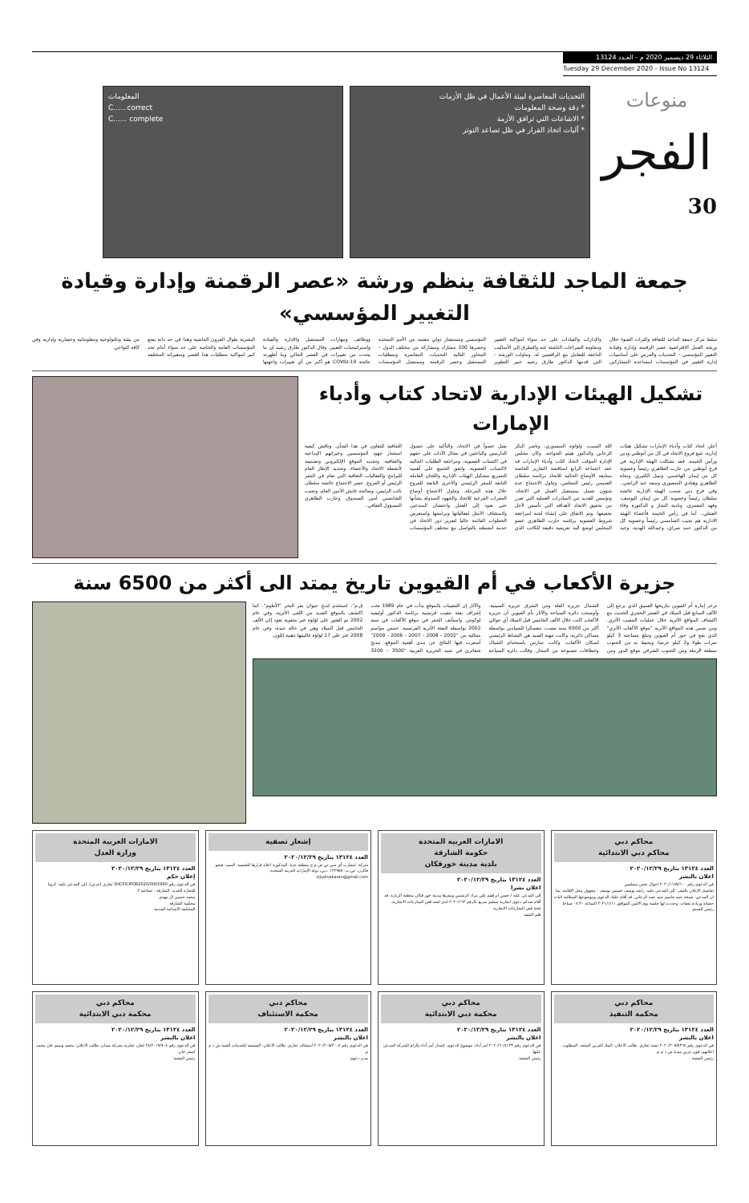الثلاثاء 29 ديسمبر 2020 م - العـدد 13124
Tuesday 29 December 2020 - Issue No 13124
منوعات
الفجر
30
التحديات المعاصرة لبيئة الأعمال في ظل الأزمات
* دقة وصحة المعلومات
* الاشاعات التي ترافق الأزمة
* آليات اتخاذ القرار في ظل تصاعد التوتر
المعلومات
C......correct
C...... complete
جمعة الماجد للثقافة ينظم ورشة «عصر الرقمنة وإدارة وقيادة التغيير المؤسسي»
سلط مركز جمعة الماجد للثقافة والتراث الضوء خلال ورشة العمل الافتراضية عصر الرقمنة وإدارة وقيادة التغيير المؤسسي – التحديات والفرص على أساسيات إدارة التغيير في المؤسسات لمساعدة المشاركين والإدارات والقيادات على حد سواء لمواكبة التغيير ومقاومة الصراعات الناشئة عنه والتطرق إلى الأساليب الناجعة للتعامل مع الرافضين له. وتناولت الورشة - التي قدمها الدكتور طارق رشيد خبير التطوير المؤسسي ومستشار دولي معتمد من الأمم المتحدة وحضرها 100 مشارك ومشاركة من مختلف الدول - المحاور التالية التحديات المعاصرة ومتطلبات المستقبل وعصر الرقمنة ومستقبل المؤسسات ووظائف ومهارات المستقبل والإدارة والقيادة واستراتيجيات التغيير. وقال الدكتور طارق رشيد إن ما يحدث من تغييرات في العصر الحالي وما أظهرته جائحة COVID-19 هو أكبر من أي تغييرات واجهتها البشرية طوال القرون الماضية وهذا في حد ذاته يضع المؤسسات العامة والخاصة على حد سواء أمام تحد كبير لمواكبة متطلبات هذا العصر ومتغيراته المختلفة من بيئية وتكنولوجية ومعلوماتية وحضارية وإدارية وفي كافة النواحي.
تشكيل الهيئات الإدارية لاتحاد كتاب وأدباء الإمارات
أعلن اتحاد كتاب وأدباء الإمارات تشكيل هيئات إدارية، تتبع فروع الاتحاد في كل من أبوظبي ودبي ورأس الخيمة. فقد تشكلت الهيئة الإدارية في فرع أبوظبي من حارب الظاهري رئيساً وعضوية كل من إيمان الهاشمي، ونبيل الكثيري، ونجاة الظاهري وهنادي المنصوري وسعد عبد الراضي.. وفي فرع دبي ضمت الهيئة الإدارية عائشة سلطان رئيساً وعضوية كل من إيمان اليوسف، وفهد المعمري، ونادية النجار و الدكتورة وفاء العنتلي.. أما في رأس الخيمة فأعضاء الهيئة الادارية هم نجيب الشامسي رئيساً وعضوية كل من الدكتور حمد صراي، وعبدالله الهدية، وعبد الله السبب، ولؤلؤة المنصوري، وناصر البكر الزعابي والدكتور هيثم الخواجة. وكان مجلس الإدارة المؤقت لاتحاد كتاب وأدباء الإمارات قد عقد اجتماعه الرابع لمناقشة التقارير الخاصة بمتابعة الأوضاع الحالية للاتحاد برئاسة سلطان العميمي رئيس المجلس، وتناول الاجتماع عدة شؤون تتصل بمستقبل العمل في الاتحاد، وتؤسس للعديد من المبادرات العملية التي تعزز من تحقيق الاتحاد لأهدافه التي تأسس لأجل تحقيقها. وتم الاتفاق على إنشاء لجنة لمراجعة شروط العضوية برئاسة حارب الظاهري عضو المجلس لوضع آلية تعريفية دقيقة للكاتب الذي يقبل عضواً في الاتحاد، والتأكيد على حصول الدارسين والباحثين في مجال الآداب على حقهم في اكتساب العضوية، ومراجعة الطلبات الحالية لاكتساب العضوية، واتفق الجميع على أهمية التسريع بتشكيل الهيئات الإدارية واللجان العاملة التابعة للمقر الرئيسي والأخرى التابعة للفروع خلال هذه المرحلة. وتناول الاجتماع أوضاع المقرات الفرعية للاتحاد والجهود المبذولة بشأنها حتى تعود إلى العمل واحتضان المبدعين ولاستئناف الأمثل لفعالياتها وبرامجها واستعرض الخطوات القائمة حاليا لتعزيز دور الاتحاد في خدمة أنشطته بالتواصل مع مختلف المؤسسات الثقافية للتعاون في هذا الشأن. وناقش كيفية استثمار جهود المؤسسين وخبراتهم الإبداعية والثقافية، وتجديد الموقع الإلكتروني وتضمينه لأنشطة الاتحاد والأعضاء، وتحديد الإطار العام للبرامج والفعاليات الثقافية التي تقام في المقر الرئيس أو الفروع. حضر الاجتماع عائشة سلطان نائب الرئيس، وصالحة غابش الأمين العام، ونجيب الشامسي أمين الصندوق، وحارب الظاهري المسؤول الثقافي.
جزيرة الأكعاب في أم القيوين تاريخ يمتد الى أكثر من 6500 سنة
تزخر إمارة أم القيوين بتاريخها العميق الذي يرجع إلى الآلف السابع قبل الميلاد في العصر الحجري الحديث مع اكتشاف المواقع الأثرية خلال عمليات التنقيب الأثري. ومن ضمن هذه المواقع الأثرية "موقع الأكعاب الأثري" الذي يقع في خور أم القيوين وتبلغ مساحته 3 كيلو مترات طولا و2 كيلو عرضا، ويحيط به من الجنوب منطقة الرملة ومن الجنوب الشرقي موقع الدور ومن الشمال جزيرة الغلة ومن الشرق جزيرة السينية. وأوضحت دائرة السياحة والآثار بأم القيوين أن جزيرة الأكعاب كانت خلال الألف الخامس قبل الميلاد أي حوالي أكثر من 6500 سنة مضت، معسكرا للصيادين بواسطة مساكن دائرية، وكانت مهنة الصيد هي النشاط الرئيسي لسكان الأكعاب، وكانت تمارس باستخدام الشباك وخطافات مصنوعة من المحار. وقالت دائرة السياحة والآثار إن التنقيبات بالموقع بدأت في عام 1989 تحت إشراف بعثة تنقيب فرنسية برئاسة الدكتور أوليفيه لوكونتز، واستأنف الحفر في موقع الأكعاب في سنة 2002 بواسطة البعثة الأثرية الفرنسية. خمس مواسم متتالية من "2002 - 2008 - 2007 - 2006 - 2009" أسفرت فيها النتائج عن مدى أهمية الموقع. مدبح شعائري في شبه الجزيرة العربية "3500 – 3200 ق.م"، استخدم لذبح حيوان بقر البحر "الأطوم". كما اكتشف بالموقع العديد من اللقى الأثرية، وفي عام 2002 تم العثور على لؤلؤة غير مثقوبة تعود إلى الألف الخامس قبل الميلاد وهي في حالة جيدة، وفي عام 2008 عثر على 17 لؤلؤة غالبيتها ذهبية اللون.
محاكم دبي
محاكم دبي الابتدائية
العدد ١٣١٢٤ بتاريخ ٢٠٢٠/١٢/٢٩
اعلان بالنشر
في الدعوى رقم ٢٠٢٠/١١٨٧/١٠٠ احوال نفس مسلمين
تفاصيل الإعلان بالنشر: إلى المدعى عليه: راشد يوسف خميس يوسف - مجهول محل الإقامة. بما ان المدعي: شيخة عبيد جاسم عبيد حمد الزعابي. قد أقام عليك الدعوى وموضوعها المطالبة اثبات حضانة وزيادة نفقات. وحددت لها جلسة يوم الاثنين الموافق ٢٠٢١/١/١١ الساعة ٠٨:٣٠ صباحا.
رئيس القسم
الامارات العربية المتحدة
حكومة الشارقة
بلدية مدينة خورفكان
العدد ١٣١٢٤ بتاريخ ٢٠٢٠/١٢/٢٩
اعلان نشرا
إلى المدعى عليه / حسن ابراهيم علي مراد الرئيسي ومقرها مدينة خور فكان منطقة الزبارة. قد أقام ضدكم دعوى ايجارية تسليم سريع بالرقم ٢٠٢٠/١٦٣ لدى لجنة فض المنازعات الايجارية.
لجنة فض المنازعات الايجارية
قلم التنفيذ
إشعار تصفية
العدد ١٣١٢٤ بتاريخ ٢٠٢٠/١٢/٢٩
شركة: ايشارب أي سي تي ش.م.ح منطقة حرة. المذكورة اعلاه قرارها للتصفية. السيد: فيجو فاكرن. ص.ب: ١٢٢٩٥٧. دبي، دولة الإمارات العربية المتحدة.
vijudivakaran@gmail.com
الامارات العربية المتحدة
وزارة العدل
العدد ١٣١٢٤ بتاريخ ٢٠٢٠/١٢/٢٩
إعلان حكم
في الدعوى رقم SHCFICIPOR2020/0005860 تجاري (جزئي). إلى المدعى عليه: كرونا للتجارة الحديد. الشارقة - صناعية ٢.
محمد حسين ال مهدي
محكمة الشارقة
المحكمة الابتدائية المدنية
محاكم دبي
محكمة التنفيذ
العدد ١٣١٢٤ بتاريخ ٢٠٢٠/١٢/٢٩
اعلان بالنشر
في الدعوى رقم ٢٠٢٠/٢٠٧/٥٣٦٨ تنفيذ تجاري. طالب الاعلان: البنك العربي المتحد. المطلوب اعلانهم: فون غرين ميديا ش ذ م م.
رئيس الشعبة
محاكم دبي
محكمة دبي الابتدائية
العدد ١٣١٢٤ بتاريخ ٢٠٢٠/١٢/٢٩
اعلان بالنشر
في الدعوى رقم ٢٠٢٠/٦٠/٤١٣٣ امر أداء. موضوع الدعوى: إصدار أمر أداء بإلزام الشركة المدعى عليها.
رئيس الشعبة
محاكم دبي
محكمة الاستئناف
العدد ١٣١٢٤ بتاريخ ٢٠٢٠/١٢/٢٩
اعلان بالنشر
في الدعوى رقم ٢٠٢٠/٢٠٥/٢٠٠٨ استئناف تجاري. طالب الاعلان: الفينيقية للخدمات الفنية ش ذ م م.
مدير دعوى
محاكم دبي
محكمة دبي الابتدائية
العدد ١٣١٢٤ بتاريخ ٢٠٢٠/١٢/٢٩
اعلان بالنشر
في الدعوى رقم ٢٨/٢٠١٩/٧٠٨ لجان عقارية بشركة ميدان. طالب الاعلان: محمد وسيم خان محمد اصغر خان.
رئيس الشعبة